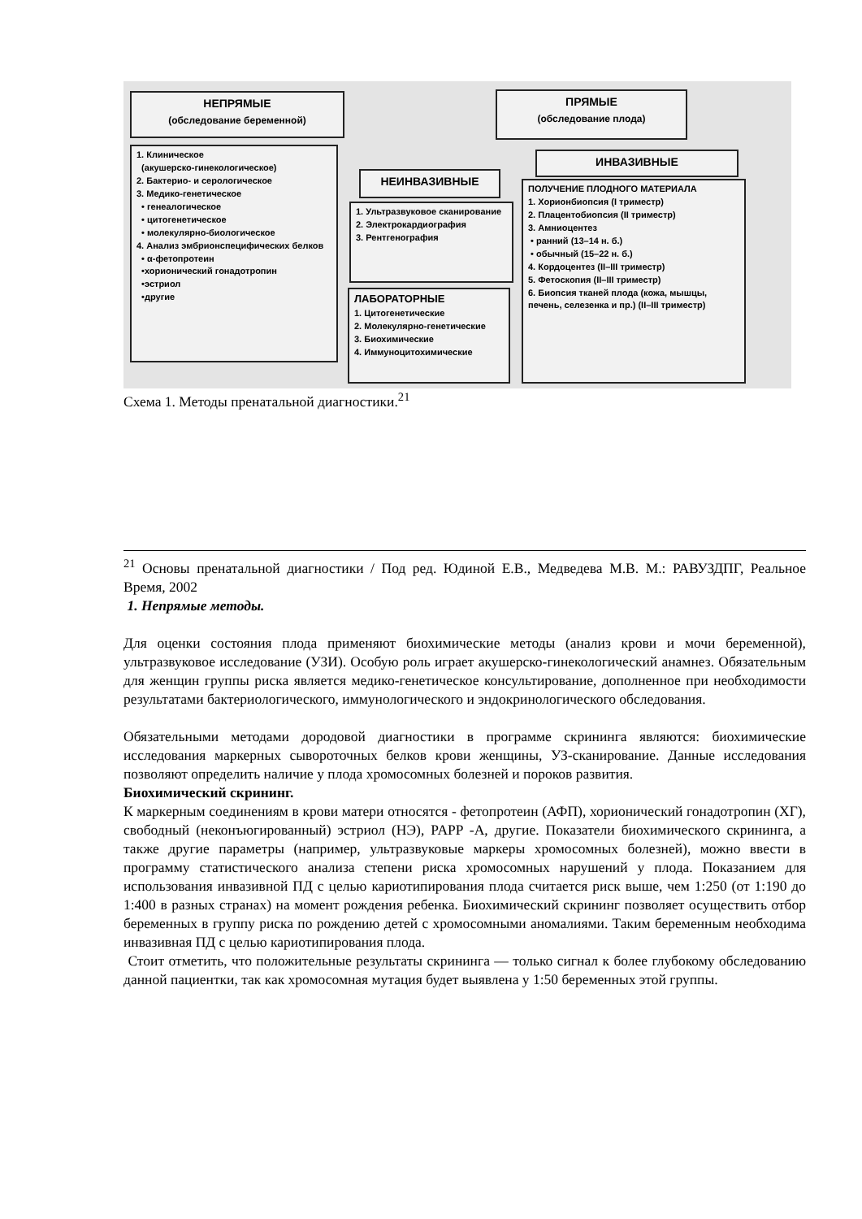НЕПРЯМЫЕ
(обследование беременной)
1. Клиническое
(акушерско-гинекологическое)
2. Бактерио- и серологическое
3. Медико-генетическое
• генеалогическое
• цитогенетическое
• молекулярно-биологическое
4. Анализ эмбрионспецифических белков
• α-фетопротеин
•хорионический гонадотропин
•эстриол
•другие
ПРЯМЫЕ
(обследование плода)
НЕИНВАЗИВНЫЕ
ИНВАЗИВНЫЕ
1. Ультразвуковое сканирование
2. Электрокардиография
3. Рентгенография
ЛАБОРАТОРНЫЕ
1. Цитогенетические
2. Молекулярно-генетические
3. Биохимические
4. Иммуноцитохимические
ПОЛУЧЕНИЕ ПЛОДНОГО МАТЕРИАЛА
1. Хорионбиопсия (I триместр)
2. Плацентобиопсия (II триместр)
3. Амниоцентез
• ранний (13–14 н. б.)
• обычный (15–22 н. б.)
4. Кордоцентез (II–III триместр)
5. Фетоскопия (II–III триместр)
6. Биопсия тканей плода (кожа, мышцы, печень, селезенка и пр.) (II–III триместр)
Схема 1. Методы пренатальной диагностики.<sup>21</sup>
<sup>21</sup> Основы пренатальной диагностики / Под ред. Юдиной Е.В., Медведева М.В. М.: РАВУЗДПГ, Реальное Время, 2002
1. Непрямые методы.
Для оценки состояния плода применяют биохимические методы (анализ крови и мочи беременной), ультразвуковое исследование (УЗИ). Особую роль играет акушерско-гинекологический анамнез. Обязательным для женщин группы риска является медико-генетическое консультирование, дополненное при необходимости результатами бактериологического, иммунологического и эндокринологического обследования.
Обязательными методами дородовой диагностики в программе скрининга являются: биохимические исследования маркерных сывороточных белков крови женщины, УЗ-сканирование. Данные исследования позволяют определить наличие у плода хромосомных болезней и пороков развития.
Биохимический скрининг.
К маркерным соединениям в крови матери относятся - фетопротеин (АФП), хорионический гонадотропин (ХГ), свободный (неконъюгированный) эстриол (НЭ), PAPP -A, другие. Показатели биохимического скрининга, а также другие параметры (например, ультразвуковые маркеры хромосомных болезней), можно ввести в программу статистического анализа степени риска хромосомных нарушений у плода. Показанием для использования инвазивной ПД с целью кариотипирования плода считается риск выше, чем 1:250 (от 1:190 до 1:400 в разных странах) на момент рождения ребенка. Биохимический скрининг позволяет осуществить отбор беременных в группу риска по рождению детей с хромосомными аномалиями. Таким беременным необходима инвазивная ПД с целью кариотипирования плода.
Стоит отметить, что положительные результаты скрининга — только сигнал к более глубокому обследованию данной пациентки, так как хромосомная мутация будет выявлена у 1:50 беременных этой группы.